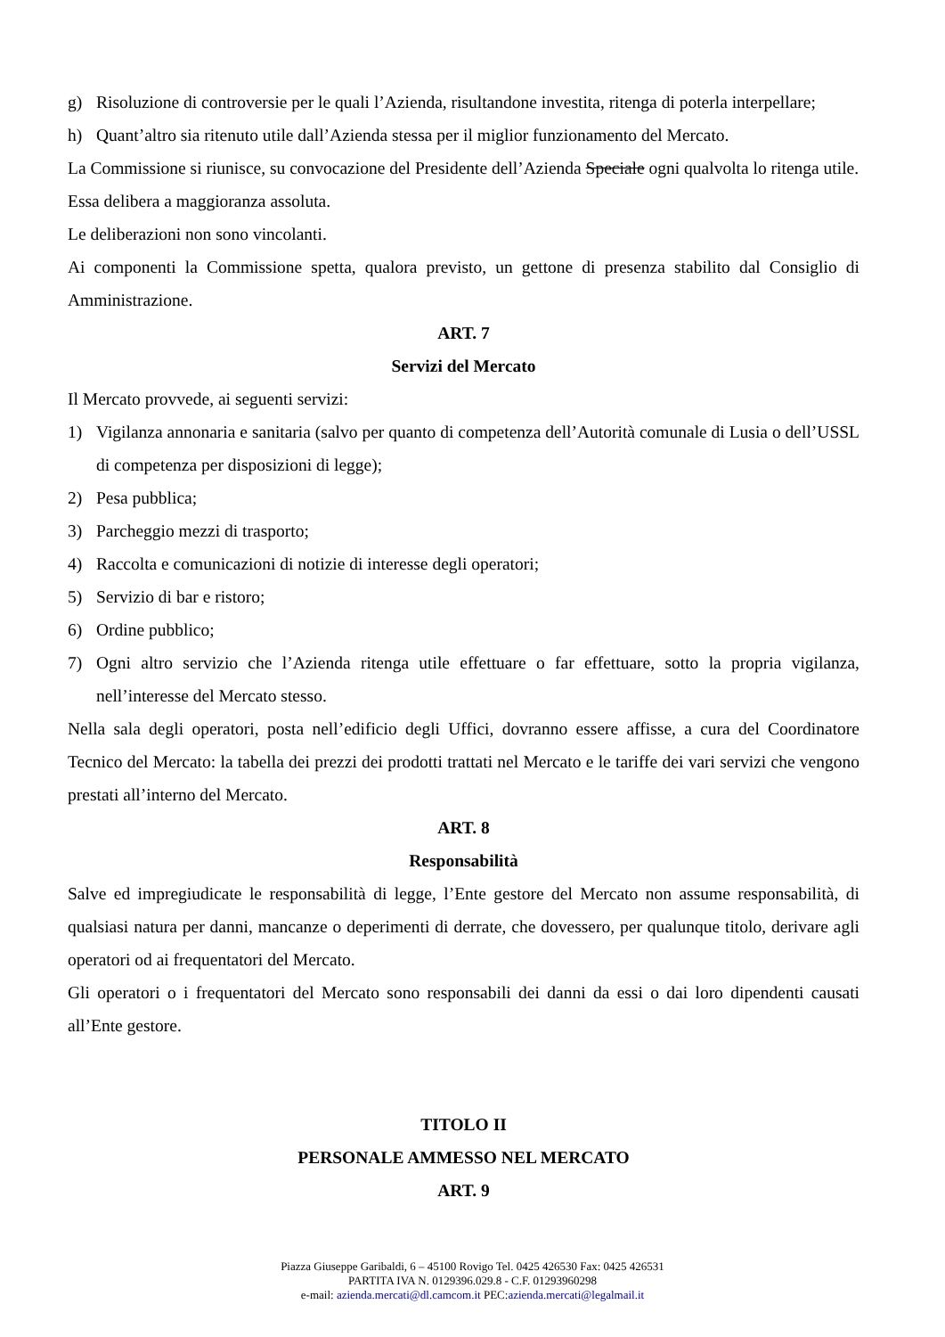g) Risoluzione di controversie per le quali l’Azienda, risultandone investita, ritenga di poterla interpellare;
h) Quant’altro sia ritenuto utile dall’Azienda stessa per il miglior funzionamento del Mercato.
La Commissione si riunisce, su convocazione del Presidente dell’Azienda Speciale ogni qualvolta lo ritenga utile.
Essa delibera a maggioranza assoluta.
Le deliberazioni non sono vincolanti.
Ai componenti la Commissione spetta, qualora previsto, un gettone di presenza stabilito dal Consiglio di Amministrazione.
ART. 7
Servizi del Mercato
Il Mercato provvede, ai seguenti servizi:
1) Vigilanza annonaria e sanitaria (salvo per quanto di competenza dell’Autorità comunale di Lusia o dell’USSL di competenza per disposizioni di legge);
2) Pesa pubblica;
3) Parcheggio mezzi di trasporto;
4) Raccolta e comunicazioni di notizie di interesse degli operatori;
5) Servizio di bar e ristoro;
6) Ordine pubblico;
7) Ogni altro servizio che l’Azienda ritenga utile effettuare o far effettuare, sotto la propria vigilanza, nell’interesse del Mercato stesso.
Nella sala degli operatori, posta nell’edificio degli Uffici, dovranno essere affisse, a cura del Coordinatore Tecnico del Mercato: la tabella dei prezzi dei prodotti trattati nel Mercato e le tariffe dei vari servizi che vengono prestati all’interno del Mercato.
ART. 8
Responsabilità
Salve ed impregiudicate le responsabilità di legge, l’Ente gestore del Mercato non assume responsabilità, di qualsiasi natura per danni, mancanze o deperimenti di derrate, che dovessero, per qualunque titolo, derivare agli operatori od ai frequentatori del Mercato.
Gli operatori o i frequentatori del Mercato sono responsabili dei danni da essi o dai loro dipendenti causati all’Ente gestore.
TITOLO II
PERSONALE AMMESSO NEL MERCATO
ART. 9
Piazza Giuseppe Garibaldi, 6 – 45100 Rovigo Tel. 0425 426530 Fax: 0425 426531
PARTITA IVA N. 0129396.029.8 - C.F. 01293960298
e-mail: azienda.mercati@dl.camcom.it PEC:azienda.mercati@legalmail.it